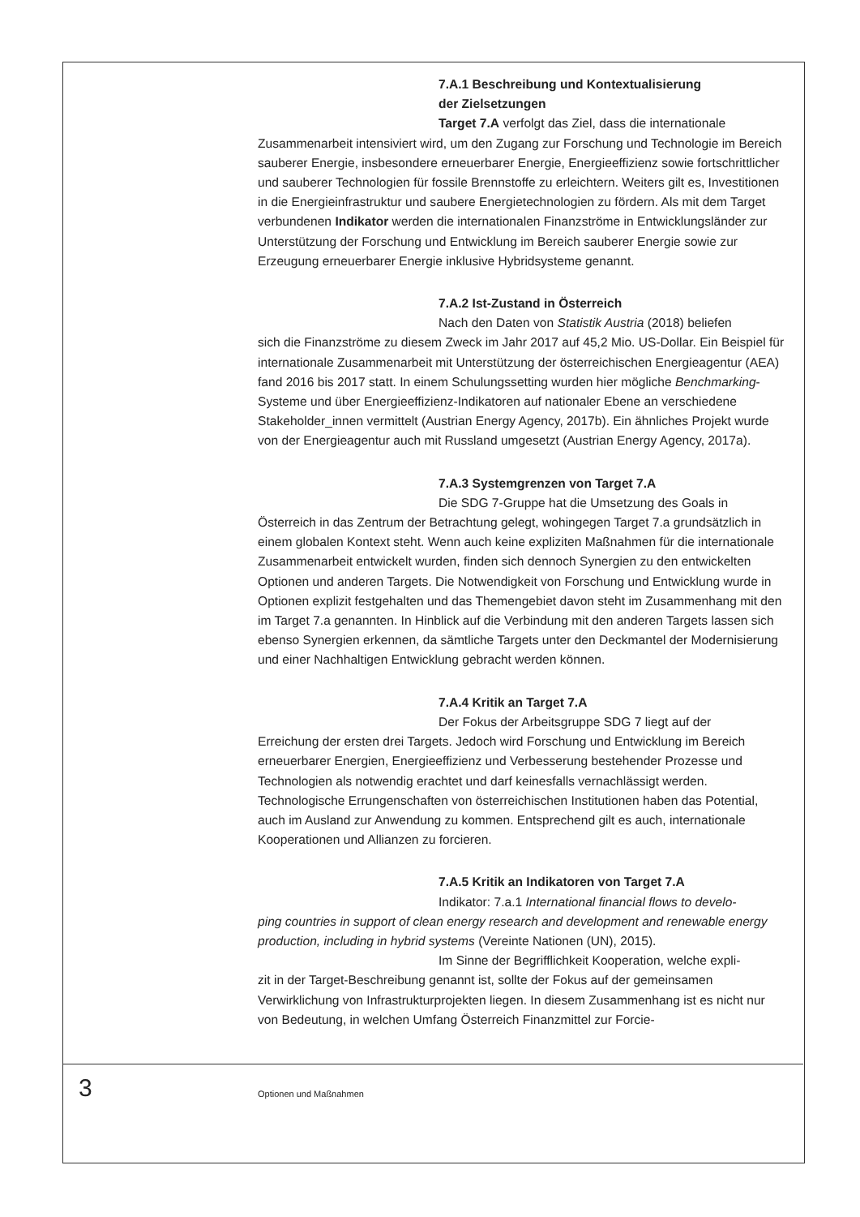7.A.1 Beschreibung und Kontextualisierung
der Zielsetzungen
Target 7.A verfolgt das Ziel, dass die internationale
Zusammenarbeit intensiviert wird, um den Zugang zur Forschung und Technologie im Bereich sauberer Energie, insbesondere erneuerbarer Energie, Energieeffizienz sowie fortschrittlicher und sauberer Technologien für fossile Brennstoffe zu erleichtern. Weiters gilt es, Investitionen in die Energieinfrastruktur und saubere Energietechnologien zu fördern. Als mit dem Target verbundenen Indikator werden die internationalen Finanzströme in Entwicklungsländer zur Unterstützung der Forschung und Entwicklung im Bereich sauberer Energie sowie zur Erzeugung erneuerbarer Energie inklusive Hybridsysteme genannt.
7.A.2 Ist-Zustand in Österreich
Nach den Daten von Statistik Austria (2018) beliefen
sich die Finanzströme zu diesem Zweck im Jahr 2017 auf 45,2 Mio. US-Dollar. Ein Beispiel für internationale Zusammenarbeit mit Unterstützung der österreichischen Energieagentur (AEA) fand 2016 bis 2017 statt. In einem Schulungssetting wurden hier mögliche Benchmarking-Systeme und über Energieeffizienz-Indikatoren auf nationaler Ebene an verschiedene Stakeholder_innen vermittelt (Austrian Energy Agency, 2017b). Ein ähnliches Projekt wurde von der Energieagentur auch mit Russland umgesetzt (Austrian Energy Agency, 2017a).
7.A.3 Systemgrenzen von Target 7.A
Die SDG 7-Gruppe hat die Umsetzung des Goals in
Österreich in das Zentrum der Betrachtung gelegt, wohingegen Target 7.a grundsätzlich in einem globalen Kontext steht. Wenn auch keine expliziten Maßnahmen für die internationale Zusammenarbeit entwickelt wurden, finden sich dennoch Synergien zu den entwickelten Optionen und anderen Targets. Die Notwendigkeit von Forschung und Entwicklung wurde in Optionen explizit festgehalten und das Themengebiet davon steht im Zusammenhang mit den im Target 7.a genannten. In Hinblick auf die Verbindung mit den anderen Targets lassen sich ebenso Synergien erkennen, da sämtliche Targets unter den Deckmantel der Modernisierung und einer Nachhaltigen Entwicklung gebracht werden können.
7.A.4 Kritik an Target 7.A
Der Fokus der Arbeitsgruppe SDG 7 liegt auf der
Erreichung der ersten drei Targets. Jedoch wird Forschung und Entwicklung im Bereich erneuerbarer Energien, Energieeffizienz und Verbesserung bestehender Prozesse und Technologien als notwendig erachtet und darf keinesfalls vernachlässigt werden. Technologische Errungenschaften von österreichischen Institutionen haben das Potential, auch im Ausland zur Anwendung zu kommen. Entsprechend gilt es auch, internationale Kooperationen und Allianzen zu forcieren.
7.A.5 Kritik an Indikatoren von Target 7.A
Indikator: 7.a.1 International financial flows to develo-
ping countries in support of clean energy research and development and renewable energy production, including in hybrid systems (Vereinte Nationen (UN), 2015).
Im Sinne der Begrifflichkeit Kooperation, welche expli-
zit in der Target-Beschreibung genannt ist, sollte der Fokus auf der gemeinsamen Verwirklichung von Infrastrukturprojekten liegen. In diesem Zusammenhang ist es nicht nur von Bedeutung, in welchen Umfang Österreich Finanzmittel zur Forcie-
3 Optionen und Maßnahmen